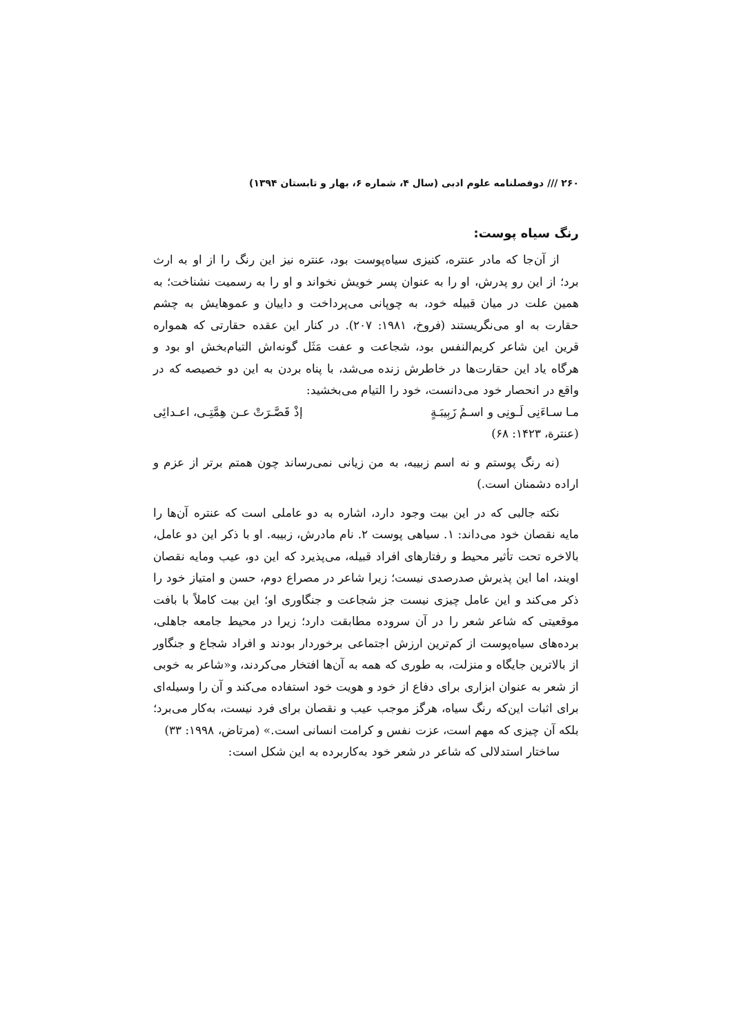۲۶۰ /// دوفصلنامه علوم ادبی (سال ۴، شماره ۶، بهار و تابستان ۱۳۹۴)
رنگ سیاه پوست:
از آن‌جا که مادر عنتره، کنیزی سیاه‌پوست بود، عنتره نیز این رنگ را از او به ارث برد؛ از این رو پدرش، او را به عنوان پسر خویش نخواند و او را به رسمیت نشناخت؛ به همین علت در میان قبیله خود، به چوپانی می‌پرداخت و داییان و عموهایش به چشم حقارت به او می‌نگریستند (فروخ، ۱۹۸۱: ۲۰۷). در کنار این عقده حقارتی که همواره قرین این شاعر کریم‌النفس بود، شجاعت و عفت مَثَل گونه‌اش التیام‌بخش او بود و هرگاه یاد این حقارت‌ها در خاطرش زنده می‌شد، با پناه بردن به این دو خصیصه که در واقع در انحصار خود می‌دانست، خود را التیام می‌بخشید:
مـا سـاءَنِی لَـونِی و اسـمُ زَبِیبَـةٍ إذْ قَصَّـرَتْ عـن هِمَّتِـی، اعـدائِی
(عنترة، ۱۴۲۳: ۶۸)
(نه رنگ پوستم و نه اسم زبیبه، به من زیانی نمی‌رساند چون همتم برتر از عزم و اراده دشمنان است.)
نکته جالبی که در این بیت وجود دارد، اشاره به دو عاملی است که عنتره آن‌ها را مایه نقصان خود می‌داند: ۱. سیاهی پوست ۲. نام مادرش، زبیبه. او با ذکر این دو عامل، بالاخره تحت تأثیر محیط و رفتارهای افراد قبیله، می‌پذیرد که این دو، عیب ومایه نقصان اویند، اما این پذیرش صدرصدی نیست؛ زیرا شاعر در مصراع دوم، حسن و امتیاز خود را ذکر می‌کند و این عامل چیزی نیست جز شجاعت و جنگاوری او؛ این بیت کاملاً با بافت موقعیتی که شاعر شعر را در آن سروده مطابقت دارد؛ زیرا در محیط جامعه جاهلی، برده‌های سیاه‌پوست از کم‌ترین ارزش اجتماعی برخوردار بودند و افراد شجاع و جنگاور از بالاترین جایگاه و منزلت، به طوری که همه به آن‌ها افتخار می‌کردند، و«شاعر به خوبی از شعر به عنوان ابزاری برای دفاع از خود و هویت خود استفاده می‌کند و آن را وسیله‌ای برای اثبات این‌که رنگ سیاه، هرگز موجب عیب و نقصان برای فرد نیست، به‌کار می‌برد؛ بلکه آن چیزی که مهم است، عزت نفس و کرامت انسانی است.» (مرتاض، ۱۹۹۸: ۳۳)
ساختار استدلالی که شاعر در شعر خود به‌کاربرده به این شکل است: